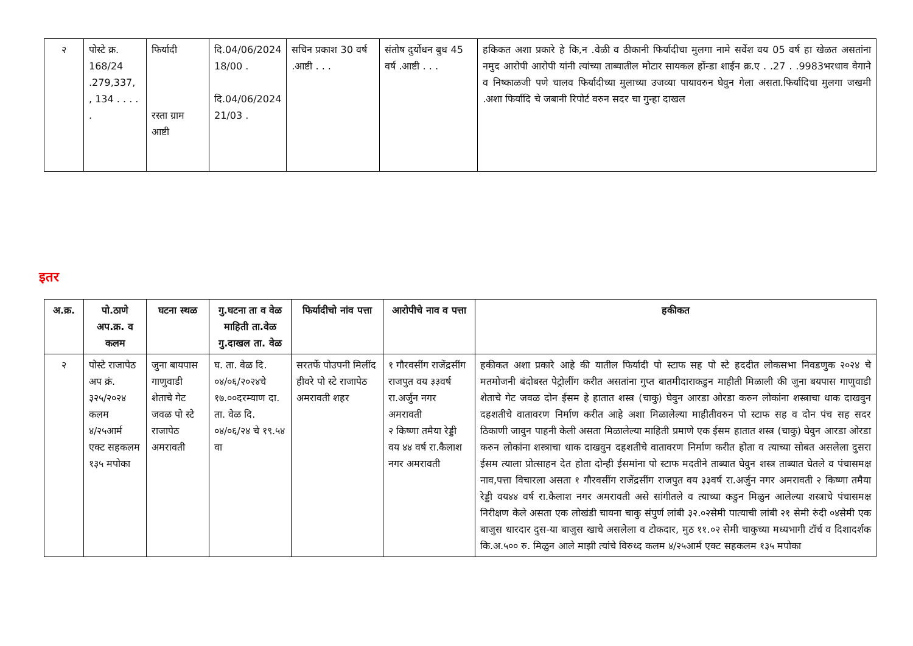| २ | पोस्टे क्र. 168/24 .279,337, , 134 . . . . . | फिर्यादी रस्ता ग्राम आष्टी | दि.04/06/2024 18/00 . दि.04/06/2024 21/03 . | सचिन प्रकाश 30 वर्ष .आष्टी . . . | संतोष दुर्योधन बुध 45 वर्ष .आष्टी . . . | हकिकत अशा प्रकारे हे कि,न .वेळी व ठीकानी फिर्यादीचा मुलगा नामे सर्वेश वय 05 वर्ष हा खेळत असतांना नमुद आरोपी आरोपी यांनी त्यांच्या ताब्यातील मोटार सायकल होंन्डा शाईन क्र.ए . .27 . .9983भरधाव वेगाने व निष्काळजी पणे चालव फिर्यादीच्या मुलाच्या उजव्या पायावरुन घेवुन गेला असता.फिर्यादिचा मुलगा जखमी .अशा फिर्यादि चे जबानी रिपोर्ट वरुन सदर चा गुन्हा दाखल |
इतर
| अ.क्र. | पो.ठाणे अप.क्र. व कलम | घटना स्थळ | गु.घटना ता व वेळ माहिती ता.वेळ गु.दाखल ता. वेळ | फिर्यादीचो नांव पत्ता | आरोपीचे नाव व पत्ता | हकीकत |
| --- | --- | --- | --- | --- | --- | --- |
| २ | पोस्टे राजापेठ अप क्रं. ३२५/२०२४ कलम ४/२५आर्म एक्ट सहकलम १३५ मपोका | जुना बायपास गाणुवाडी शेताचे गेट जवळ पो स्टे राजापेठ अमरावती | घ. ता. वेळ दि. ०४/०६/२०२४चे १७.००दरम्याण दा. ता. वेळ दि. ०४/०६/२४ चे १९.५४ वा | सरतर्फे पोउपनी मिलींद हीवरे पो स्टे राजापेठ अमरावती शहर | १ गौरवसींग राजेंद्रसींग राजपुत वय ३३वर्ष रा.अर्जुन नगर अमरावती २ किष्णा तमैया रेड्डी वय ४४ वर्ष रा.कैलाश नगर अमरावती | हकीकत अशा प्रकारे आहे की यातील फिर्यादी पो स्टाफ सह पो स्टे हददीत लोकसभा निवडणुक २०२४ चे मतमोजनी बंदोबस्त पेट्रोलींग करीत असतांना गुप्त बातमीदाराकडुन माहीती मिळाली की जुना बयपास गाणुवाडी शेताचे गेट जवळ दोन ईसम हे हातात शस्त्र (चाकु) घेवुन आरडा ओरडा करुन लोकांना शस्त्राचा धाक दाखवुन दहशतीचे वातावरण निर्माण करीत आहे अशा मिळालेल्या माहीतीवरुन पो स्टाफ सह व दोन पंच सह सदर ठिकाणी जावुन पाहनी केली असता मिळालेल्या माहिती प्रमाणे एक ईसम हातात शस्त्र (चाकु) घेवुन आरडा ओरडा करुन लोकांना शस्त्राचा धाक दाखवुन दहशतीचे वातावरण निर्माण करीत होता व त्याच्या सोबत असलेला दुसरा ईसम त्याला प्रोत्साहन देत होता दोन्ही ईसमांना पो स्टाफ मदतीने ताब्यात घेवुन शस्त्र ताब्यात घेतले व पंचासमक्ष नाव,पत्ता विचारला असता १ गौरवसींग राजेंद्रसींग राजपुत वय ३३वर्ष रा.अर्जुन नगर अमरावती २ किष्णा तमैया रेड्डी वय४४ वर्ष रा.कैलाश नगर अमरावती असे सांगीतले व त्याच्या कडुन मिळुन आलेल्या शस्त्राचे पंचासमक्ष निरीक्षण केले असता एक लोखंडी चायना चाकु संपुर्ण लांबी ३२.०२सेमी पात्याची लांबी २१ सेमी रुंदी ०४सेमी एक बाजुस धारदार दुस-या बाजुस खाचे असलेला व टोकदार, मुठ ११.०२ सेमी चाकुच्या मध्यभागी टॉर्च व दिशादर्शक कि.अ.५०० रु. मिळुन आले माझी त्यांचे विरुध्द कलम ४/२५आर्म एक्ट सहकलम १३५ मपोका |